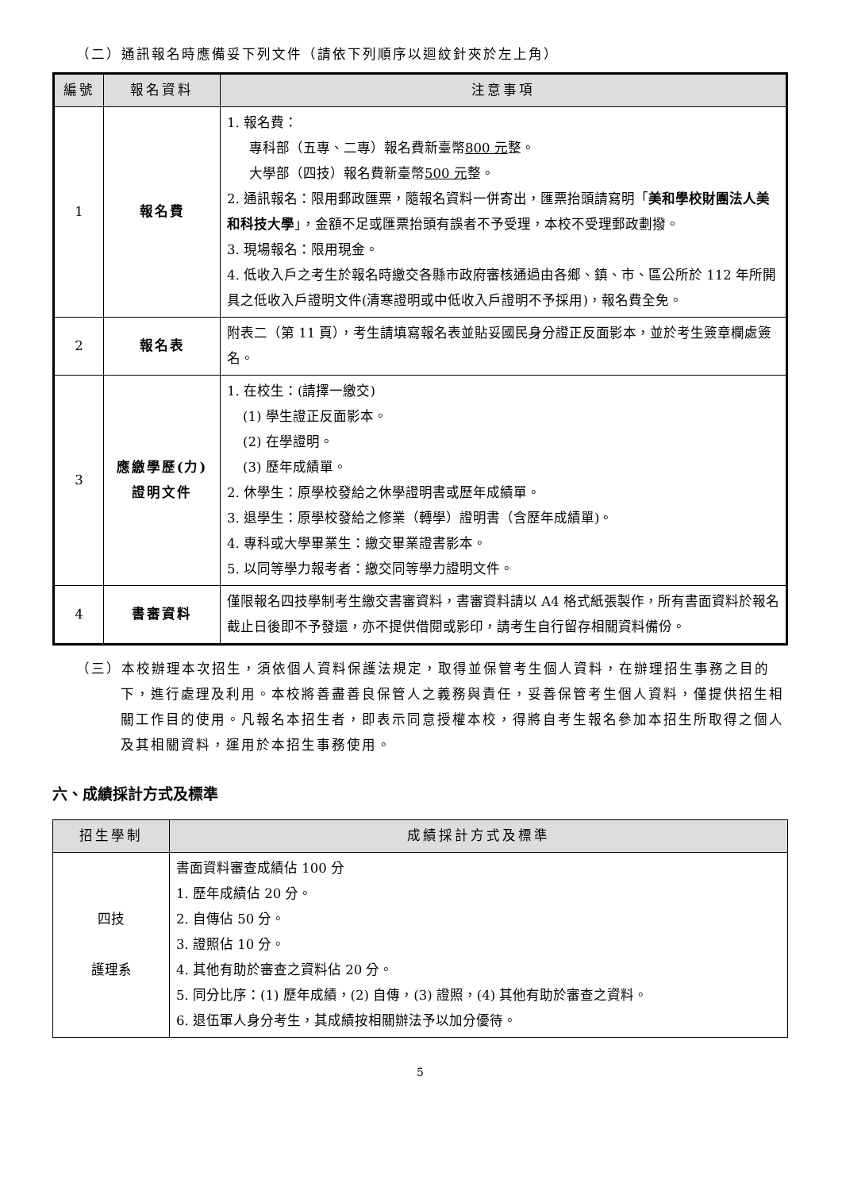（二）通訊報名時應備妥下列文件（請依下列順序以迴紋針夾於左上角）
| 編號 | 報名資料 | 注意事項 |
| --- | --- | --- |
| 1 | 報名費 | 1. 報名費： 專科部（五專、二專）報名費新臺幣 800 元 整。 大學部（四技）報名費新臺幣 500 元 整。 2. 通訊報名：限用郵政匯票，隨報名資料一併寄出，匯票抬頭請寫明「 美和學校財團法人美和科技大學 」，金額不足或匯票抬頭有誤者不予受理，本校不受理郵政劃撥。 3. 現場報名：限用現金。 4. 低收入戶之考生於報名時繳交各縣市政府審核通過由各鄉、鎮、市、區公所於 112 年所開具之低收入戶證明文件(清寒證明或中低收入戶證明不予採用)，報名費全免。 |
| 2 | 報名表 | 附表二（第 11 頁），考生請填寫報名表並貼妥國民身分證正反面影本，並於考生簽章欄處簽名。 |
| 3 | 應繳學歷(力) 證明文件 | 1. 在校生：(請擇一繳交) (1) 學生證正反面影本。 (2) 在學證明。 (3) 歷年成績單。 2. 休學生：原學校發給之休學證明書或歷年成績單。 3. 退學生：原學校發給之修業（轉學）證明書（含歷年成績單)。 4. 專科或大學畢業生：繳交畢業證書影本。 5. 以同等學力報考者：繳交同等學力證明文件。 |
| 4 | 書審資料 | 僅限報名四技學制考生繳交書審資料，書審資料請以 A4 格式紙張製作，所有書面資料於報名截止日後即不予發還，亦不提供借閱或影印，請考生自行留存相關資料備份。 |
（三）本校辦理本次招生，須依個人資料保護法規定，取得並保管考生個人資料，在辦理招生事務之目的下，進行處理及利用。本校將善盡善良保管人之義務與責任，妥善保管考生個人資料，僅提供招生相關工作目的使用。凡報名本招生者，即表示同意授權本校，得將自考生報名參加本招生所取得之個人及其相關資料，運用於本招生事務使用。
六、成績採計方式及標準
| 招生學制 | 成績採計方式及標準 |
| --- | --- |
| 四技 護理系 | 書面資料審查成績佔 100 分 1. 歷年成績佔 20 分。 2. 自傳佔 50 分。 3. 證照佔 10 分。 4. 其他有助於審查之資料佔 20 分。 5. 同分比序：(1) 歷年成績，(2) 自傳，(3) 證照，(4) 其他有助於審查之資料。 6. 退伍軍人身分考生，其成績按相關辦法予以加分優待。 |
5